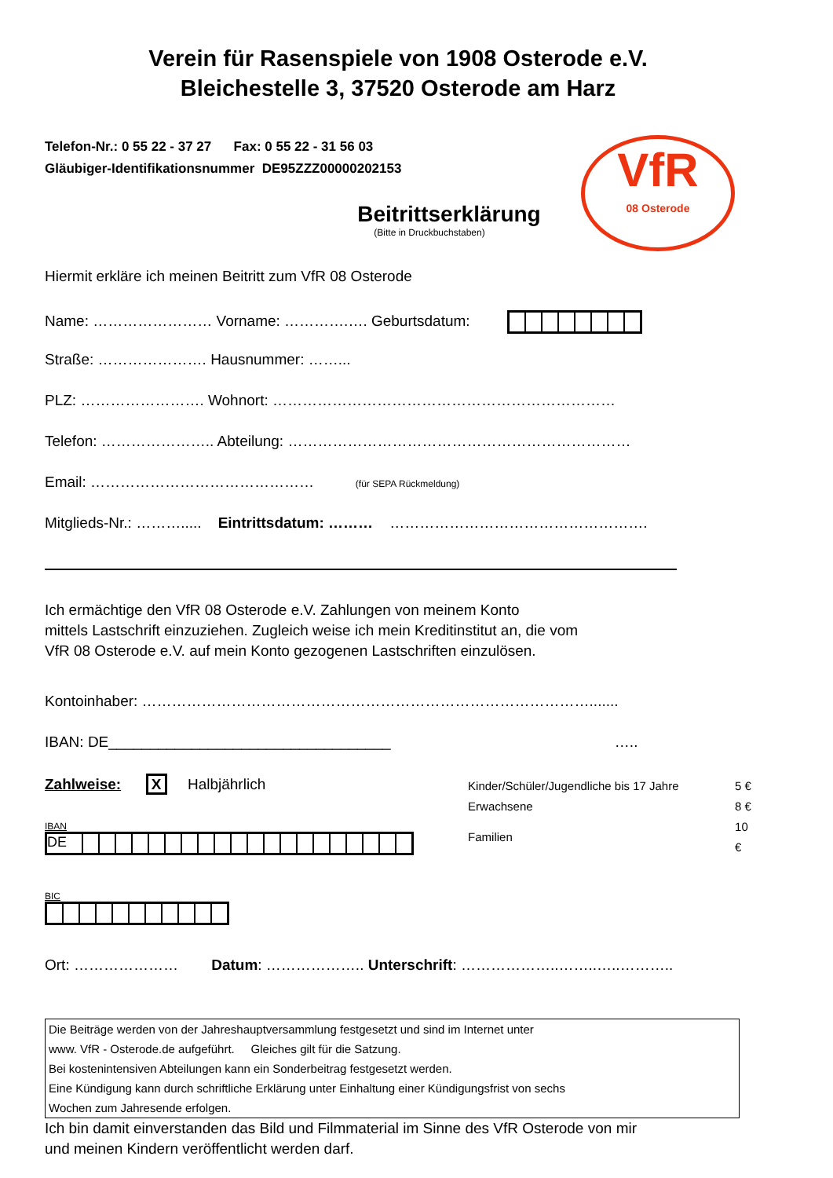Verein für Rasenspiele von 1908 Osterode e.V.
Bleichestelle 3, 37520 Osterode am Harz
Telefon-Nr.: 0 55 22 - 37 27 Fax: 0 55 22 - 31 56 03
Gläubiger-Identifikationsnummer DE95ZZZ00000202153
VfR
08 Osterode
Beitrittserklärung
(Bitte in Druckbuchstaben)
Hiermit erkläre ich meinen Beitritt zum VfR 08 Osterode
Name: …………………… Vorname: ………….…. Geburtsdatum:
Straße: …………………. Hausnummer: ……...
PLZ: ……………………. Wohnort: ……………………………………………………………
Telefon: ………………….. Abteilung: ……………………………………………………………
Email: ……………………………………… (für SEPA Rückmeldung)
Mitglieds-Nr.: ………..... Eintrittsdatum: ……… …………………………………………….
Ich ermächtige den VfR 08 Osterode e.V. Zahlungen von meinem Konto
mittels Lastschrift einzuziehen. Zugleich weise ich mein Kreditinstitut an, die vom
VfR 08 Osterode e.V. auf mein Konto gezogenen Lastschriften einzulösen.
Kontoinhaber: ……………………………………………………………………………….......
IBAN: DE__________________________________ …..
Zahlweise: X Halbjährlich
IBAN
DE
BIC
| Kinder/Schüler/Jugendliche bis 17 Jahre | 5 € |
| Erwachsene | 8 € |
| Familien | 10 € |
Ort: ………………… Datum: ……………….. Unterschrift: ………………..……..…..………..
Die Beiträge werden von der Jahreshauptversammlung festgesetzt und sind im Internet unter
www. VfR - Osterode.de aufgeführt. Gleiches gilt für die Satzung.
Bei kostenintensiven Abteilungen kann ein Sonderbeitrag festgesetzt werden.
Eine Kündigung kann durch schriftliche Erklärung unter Einhaltung einer Kündigungsfrist von sechs
Wochen zum Jahresende erfolgen.
Ich bin damit einverstanden das Bild und Filmmaterial im Sinne des VfR Osterode von mir
und meinen Kindern veröffentlicht werden darf.